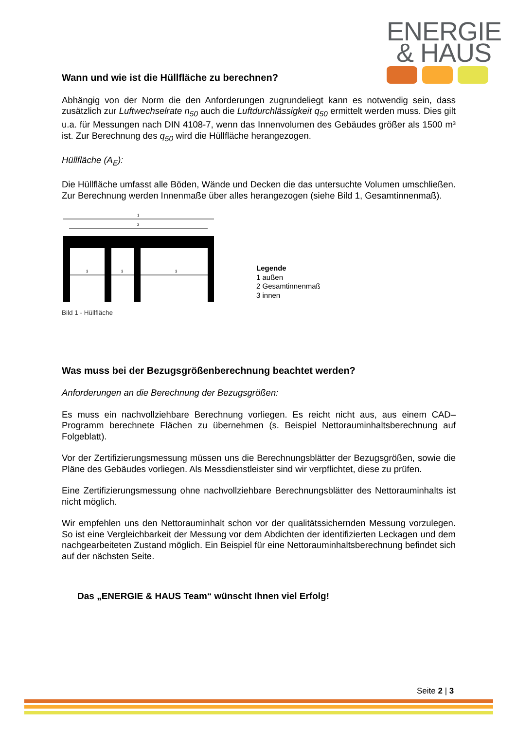ENERGIE
& HAUS
Wann und wie ist die Hüllfläche zu berechnen?
Abhängig von der Norm die den Anforderungen zugrundeliegt kann es notwendig sein, dass zusätzlich zur Luftwechselrate n<sub>50</sub> auch die Luftdurchlässigkeit q<sub>50</sub> ermittelt werden muss. Dies gilt u.a. für Messungen nach DIN 4108-7, wenn das Innenvolumen des Gebäudes größer als 1500 m³ ist. Zur Berechnung des q<sub>50</sub> wird die Hüllfläche herangezogen.
Hüllfläche (A<sub>E</sub>):
Die Hüllfläche umfasst alle Böden, Wände und Decken die das untersuchte Volumen umschließen. Zur Berechnung werden Innenmaße über alles herangezogen (siehe Bild 1, Gesamtinnenmaß).
1
2
3
3
3
Legende
1 außen
2 Gesamtinnenmaß
3 innen
Bild 1 - Hüllfläche
Was muss bei der Bezugsgrößenberechnung beachtet werden?
Anforderungen an die Berechnung der Bezugsgrößen:
Es muss ein nachvollziehbare Berechnung vorliegen. Es reicht nicht aus, aus einem CAD–Programm berechnete Flächen zu übernehmen (s. Beispiel Nettorauminhaltsberechnung auf Folgeblatt).
Vor der Zertifizierungsmessung müssen uns die Berechnungsblätter der Bezugsgrößen, sowie die Pläne des Gebäudes vorliegen. Als Messdienstleister sind wir verpflichtet, diese zu prüfen.
Eine Zertifizierungsmessung ohne nachvollziehbare Berechnungsblätter des Nettorauminhalts ist nicht möglich.
Wir empfehlen uns den Nettorauminhalt schon vor der qualitätssichernden Messung vorzulegen. So ist eine Vergleichbarkeit der Messung vor dem Abdichten der identifizierten Leckagen und dem nachgearbeiteten Zustand möglich. Ein Beispiel für eine Nettorauminhaltsberechnung befindet sich auf der nächsten Seite.
Das „ENERGIE & HAUS Team“ wünscht Ihnen viel Erfolg!
Seite 2 | 3